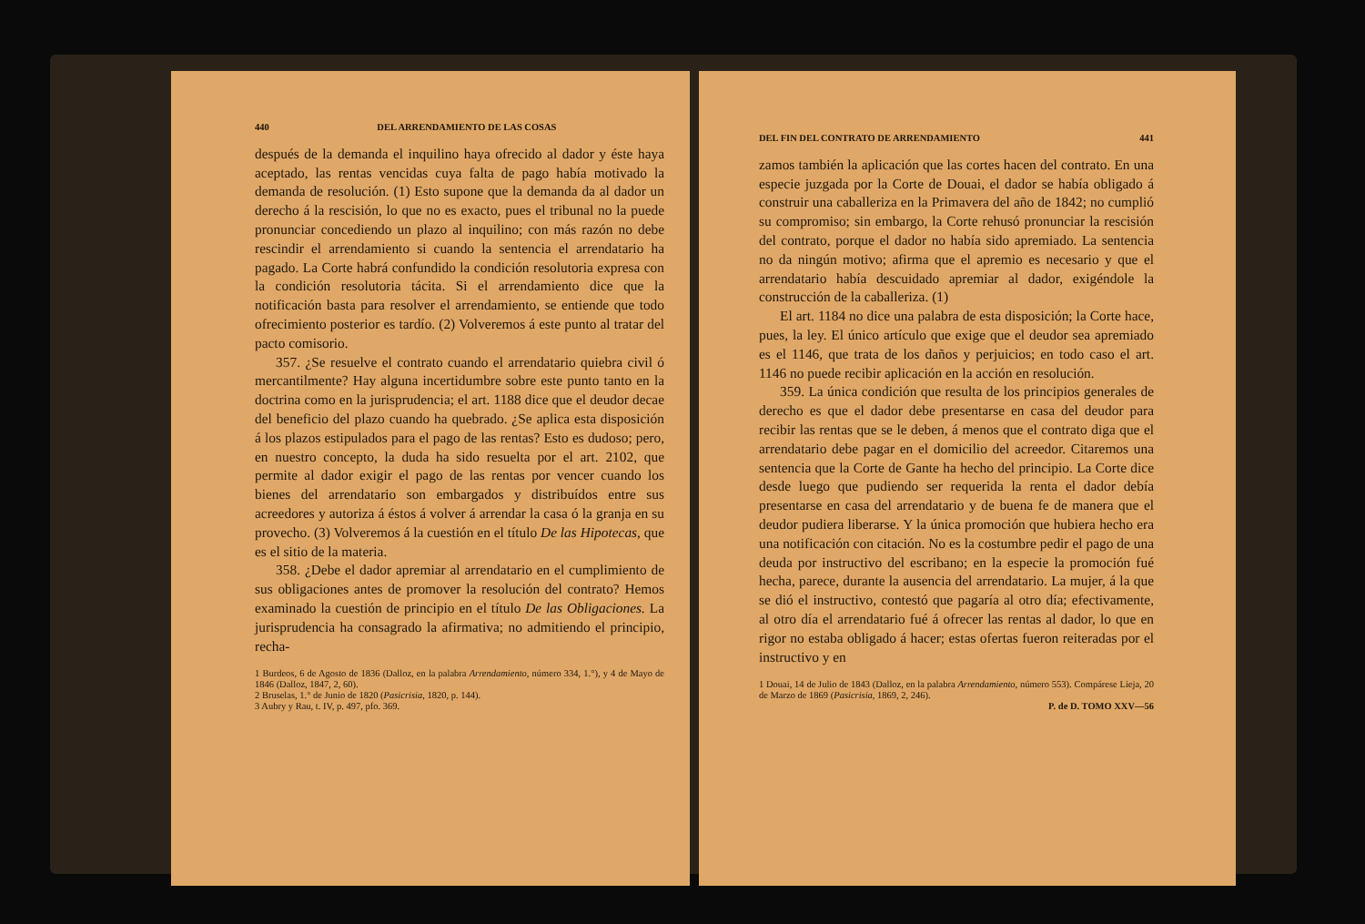440 DEL ARRENDAMIENTO DE LAS COSAS
después de la demanda el inquilino haya ofrecido al dador y éste haya aceptado, las rentas vencidas cuya falta de pago había motivado la demanda de resolución. (1) Esto supone que la demanda da al dador un derecho á la rescisión, lo que no es exacto, pues el tribunal no la puede pronunciar concediendo un plazo al inquilino; con más razón no debe rescindir el arrendamiento si cuando la sentencia el arrendatario ha pagado. La Corte habrá confundido la condición resolutoria expresa con la condición resolutoria tácita. Si el arrendamiento dice que la notificación basta para resolver el arrendamiento, se entiende que todo ofrecimiento posterior es tardío. (2) Volveremos á este punto al tratar del pacto comisorio.
357. ¿Se resuelve el contrato cuando el arrendatario quiebra civil ó mercantilmente? Hay alguna incertidumbre sobre este punto tanto en la doctrina como en la jurisprudencia; el art. 1188 dice que el deudor decae del beneficio del plazo cuando ha quebrado. ¿Se aplica esta disposición á los plazos estipulados para el pago de las rentas? Esto es dudoso; pero, en nuestro concepto, la duda ha sido resuelta por el art. 2102, que permite al dador exigir el pago de las rentas por vencer cuando los bienes del arrendatario son embargados y distribuídos entre sus acreedores y autoriza á éstos á volver á arrendar la casa ó la granja en su provecho. (3) Volveremos á la cuestión en el título De las Hipotecas, que es el sitio de la materia.
358. ¿Debe el dador apremiar al arrendatario en el cumplimiento de sus obligaciones antes de promover la resolución del contrato? Hemos examinado la cuestión de principio en el título De las Obligaciones. La jurisprudencia ha consagrado la afirmativa; no admitiendo el principio, recha-
1 Burdeos, 6 de Agosto de 1836 (Dalloz, en la palabra Arrendamiento, número 334, 1.°), y 4 de Mayo de 1846 (Dalloz, 1847, 2, 60).
2 Bruselas, 1.° de Junio de 1820 (Pasicrisia, 1820, p. 144).
3 Aubry y Rau, t. IV, p. 497, pfo. 369.
DEL FIN DEL CONTRATO DE ARRENDAMIENTO 441
zamos también la aplicación que las cortes hacen del contrato. En una especie juzgada por la Corte de Douai, el dador se había obligado á construir una caballeriza en la Primavera del año de 1842; no cumplió su compromiso; sin embargo, la Corte rehusó pronunciar la rescisión del contrato, porque el dador no había sido apremiado. La sentencia no da ningún motivo; afirma que el apremio es necesario y que el arrendatario había descuidado apremiar al dador, exigéndole la construcción de la caballeriza. (1)
El art. 1184 no dice una palabra de esta disposición; la Corte hace, pues, la ley. El único artículo que exige que el deudor sea apremiado es el 1146, que trata de los daños y perjuicios; en todo caso el art. 1146 no puede recibir aplicación en la acción en resolución.
359. La única condición que resulta de los principios generales de derecho es que el dador debe presentarse en casa del deudor para recibir las rentas que se le deben, á menos que el contrato diga que el arrendatario debe pagar en el domicilio del acreedor. Citaremos una sentencia que la Corte de Gante ha hecho del principio. La Corte dice desde luego que pudiendo ser requerida la renta el dador debía presentarse en casa del arrendatario y de buena fe de manera que el deudor pudiera liberarse. Y la única promoción que hubiera hecho era una notificación con citación. No es la costumbre pedir el pago de una deuda por instructivo del escribano; en la especie la promoción fué hecha, parece, durante la ausencia del arrendatario. La mujer, á la que se dió el instructivo, contestó que pagaría al otro día; efectivamente, al otro día el arrendatario fué á ofrecer las rentas al dador, lo que en rigor no estaba obligado á hacer; estas ofertas fueron reiteradas por el instructivo y en
1 Douai, 14 de Julio de 1843 (Dalloz, en la palabra Arrendamiento, número 553). Compárese Lieja, 20 de Marzo de 1869 (Pasicrisia, 1869, 2, 246).
P. de D. TOMO XXV—56